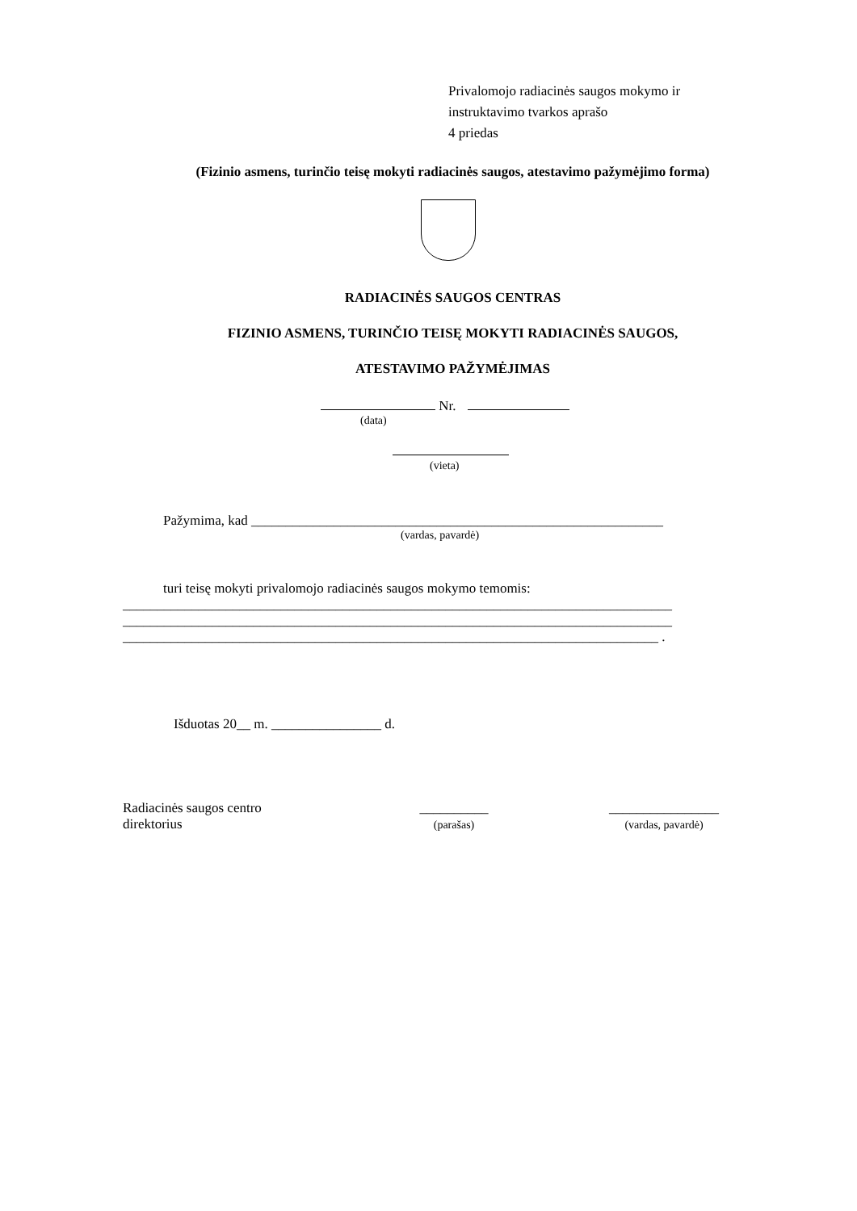Privalomojo radiacinės saugos mokymo ir
instruktavimo tvarkos aprašo
4 priedas
(Fizinio asmens, turinčio teisę mokyti radiacinės saugos, atestavimo pažymėjimo forma)
RADIACINĖS SAUGOS CENTRAS
FIZINIO ASMENS, TURINČIO TEISĘ MOKYTI RADIACINĖS SAUGOS,
ATESTAVIMO PAŽYMĖJIMAS
Nr.
(data)
(vieta)
Pažymima, kad ____________________________________________________________
(vardas, pavardė)
turi teisę mokyti privalomojo radiacinės saugos mokymo temomis:
________________________________________________________________________________
________________________________________________________________________________
______________________________________________________________________________ .
Išduotas 20__ m. ________________ d.
Radiacinės saugos centro
direktorius
__________
(parašas)
________________
(vardas, pavardė)